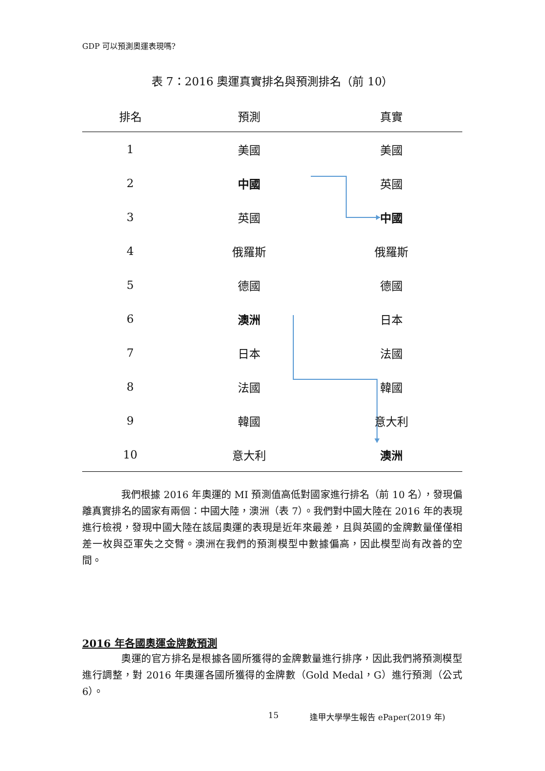GDP 可以預測奧運表現嗎?
表 7：2016 奧運真實排名與預測排名（前 10）
| 排名 | 預測 | 真實 |
| --- | --- | --- |
| 1 | 美國 | 美國 |
| 2 | 中國 | 英國 |
| 3 | 英國 | 中國 |
| 4 | 俄羅斯 | 俄羅斯 |
| 5 | 德國 | 德國 |
| 6 | 澳洲 | 日本 |
| 7 | 日本 | 法國 |
| 8 | 法國 | 韓國 |
| 9 | 韓國 | 意大利 |
| 10 | 意大利 | 澳洲 |
我們根據 2016 年奧運的 MI 預測值高低對國家進行排名（前 10 名），發現偏離真實排名的國家有兩個：中國大陸，澳洲（表 7）。我們對中國大陸在 2016 年的表現進行檢視，發現中國大陸在該屆奧運的表現是近年來最差，且與英國的金牌數量僅僅相差一枚與亞軍失之交臂。澳洲在我們的預測模型中數據偏高，因此模型尚有改善的空間。
2016 年各國奧運金牌數預測
奧運的官方排名是根據各國所獲得的金牌數量進行排序，因此我們將預測模型進行調整，對 2016 年奧運各國所獲得的金牌數（Gold Medal，G）進行預測（公式 6）。
15 逢甲大學學生報告 ePaper(2019 年)